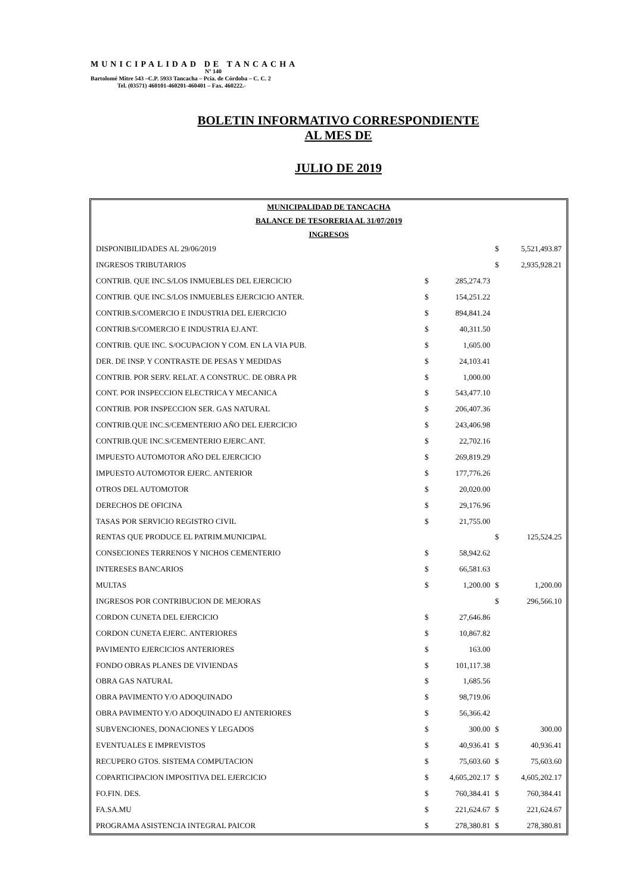MUNICIPALIDAD DE TANCACHA
Nº 140
Bartolomé Mitre 543 –C.P. 5933 Tancacha – Pcia. de Córdoba – C. C. 2
Tel. (03571) 460101-460201-460401 – Fax. 460222.-
BOLETIN INFORMATIVO CORRESPONDIENTE
AL MES DE
JULIO DE 2019
| MUNICIPALIDAD DE TANCACHA | | | | |
| BALANCE DE TESORERIA AL 31/07/2019 | | | | |
| INGRESOS | | | | |
| DISPONIBILIDADES AL 29/06/2019 | | | $ | 5,521,493.87 |
| INGRESOS TRIBUTARIOS | | | $ | 2,935,928.21 |
| CONTRIB. QUE INC.S/LOS INMUEBLES DEL EJERCICIO | $ | 285,274.73 | | |
| CONTRIB. QUE INC.S/LOS INMUEBLES EJERCICIO ANTER. | $ | 154,251.22 | | |
| CONTRIB.S/COMERCIO E INDUSTRIA DEL EJERCICIO | $ | 894,841.24 | | |
| CONTRIB.S/COMERCIO E INDUSTRIA EJ.ANT. | $ | 40,311.50 | | |
| CONTRIB. QUE INC. S/OCUPACION Y COM. EN LA VIA PUB. | $ | 1,605.00 | | |
| DER. DE INSP. Y CONTRASTE DE PESAS Y MEDIDAS | $ | 24,103.41 | | |
| CONTRIB. POR SERV. RELAT. A CONSTRUC. DE OBRA PR | $ | 1,000.00 | | |
| CONT. POR INSPECCION ELECTRICA Y MECANICA | $ | 543,477.10 | | |
| CONTRIB. POR INSPECCION SER. GAS NATURAL | $ | 206,407.36 | | |
| CONTRIB.QUE INC.S/CEMENTERIO AÑO DEL EJERCICIO | $ | 243,406.98 | | |
| CONTRIB.QUE INC.S/CEMENTERIO EJERC.ANT. | $ | 22,702.16 | | |
| IMPUESTO AUTOMOTOR AÑO DEL EJERCICIO | $ | 269,819.29 | | |
| IMPUESTO AUTOMOTOR EJERC. ANTERIOR | $ | 177,776.26 | | |
| OTROS DEL AUTOMOTOR | $ | 20,020.00 | | |
| DERECHOS DE OFICINA | $ | 29,176.96 | | |
| TASAS POR SERVICIO REGISTRO CIVIL | $ | 21,755.00 | | |
| RENTAS QUE PRODUCE EL PATRIM.MUNICIPAL | | | $ | 125,524.25 |
| CONSECIONES TERRENOS Y NICHOS CEMENTERIO | $ | 58,942.62 | | |
| INTERESES BANCARIOS | $ | 66,581.63 | | |
| MULTAS | $ | 1,200.00 | $ | 1,200.00 |
| INGRESOS POR CONTRIBUCION DE MEJORAS | | | $ | 296,566.10 |
| CORDON CUNETA DEL EJERCICIO | $ | 27,646.86 | | |
| CORDON CUNETA EJERC. ANTERIORES | $ | 10,867.82 | | |
| PAVIMENTO EJERCICIOS ANTERIORES | $ | 163.00 | | |
| FONDO OBRAS PLANES DE VIVIENDAS | $ | 101,117.38 | | |
| OBRA GAS NATURAL | $ | 1,685.56 | | |
| OBRA PAVIMENTO Y/O ADOQUINADO | $ | 98,719.06 | | |
| OBRA PAVIMENTO Y/O ADOQUINADO EJ ANTERIORES | $ | 56,366.42 | | |
| SUBVENCIONES, DONACIONES Y LEGADOS | $ | 300.00 | $ | 300.00 |
| EVENTUALES E IMPREVISTOS | $ | 40,936.41 | $ | 40,936.41 |
| RECUPERO GTOS. SISTEMA COMPUTACION | $ | 75,603.60 | $ | 75,603.60 |
| COPARTICIPACION IMPOSITIVA DEL EJERCICIO | $ | 4,605,202.17 | $ | 4,605,202.17 |
| FO.FIN. DES. | $ | 760,384.41 | $ | 760,384.41 |
| FA.SA.MU | $ | 221,624.67 | $ | 221,624.67 |
| PROGRAMA ASISTENCIA INTEGRAL PAICOR | $ | 278,380.81 | $ | 278,380.81 |